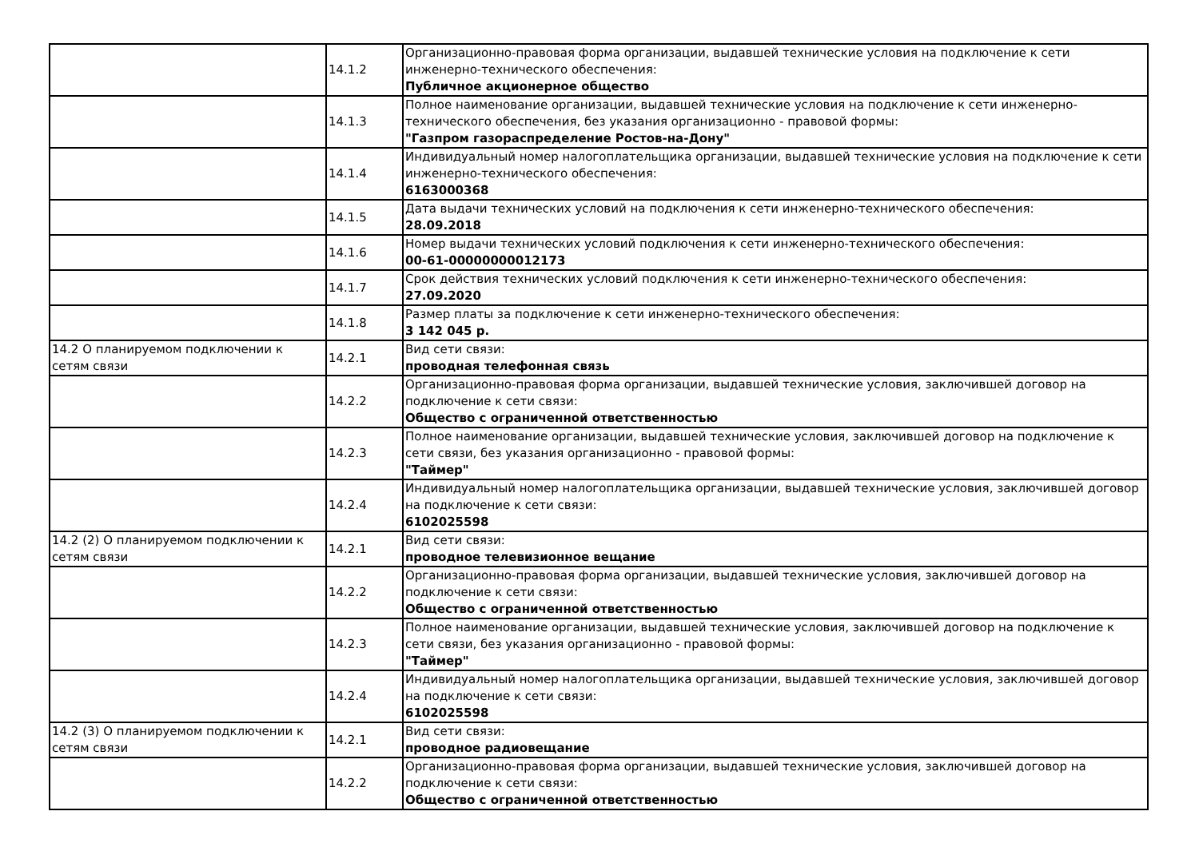| | 14.1.2 | Организационно-правовая форма организации, выдавшей технические условия на подключение к сети инженерно-технического обеспечения: Публичное акционерное общество |
| | 14.1.3 | Полное наименование организации, выдавшей технические условия на подключение к сети инженерно-технического обеспечения, без указания организационно - правовой формы: "Газпром газораспределение Ростов-на-Дону" |
| | 14.1.4 | Индивидуальный номер налогоплательщика организации, выдавшей технические условия на подключение к сети инженерно-технического обеспечения: 6163000368 |
| | 14.1.5 | Дата выдачи технических условий на подключения к сети инженерно-технического обеспечения: 28.09.2018 |
| | 14.1.6 | Номер выдачи технических условий подключения к сети инженерно-технического обеспечения: 00-61-00000000012173 |
| | 14.1.7 | Срок действия технических условий подключения к сети инженерно-технического обеспечения: 27.09.2020 |
| | 14.1.8 | Размер платы за подключение к сети инженерно-технического обеспечения: 3 142 045 р. |
| 14.2 О планируемом подключении к сетям связи | 14.2.1 | Вид сети связи: проводная телефонная связь |
| | 14.2.2 | Организационно-правовая форма организации, выдавшей технические условия, заключившей договор на подключение к сети связи: Общество с ограниченной ответственностью |
| | 14.2.3 | Полное наименование организации, выдавшей технические условия, заключившей договор на подключение к сети связи, без указания организационно - правовой формы: "Таймер" |
| | 14.2.4 | Индивидуальный номер налогоплательщика организации, выдавшей технические условия, заключившей договор на подключение к сети связи: 6102025598 |
| 14.2 (2) О планируемом подключении к сетям связи | 14.2.1 | Вид сети связи: проводное телевизионное вещание |
| | 14.2.2 | Организационно-правовая форма организации, выдавшей технические условия, заключившей договор на подключение к сети связи: Общество с ограниченной ответственностью |
| | 14.2.3 | Полное наименование организации, выдавшей технические условия, заключившей договор на подключение к сети связи, без указания организационно - правовой формы: "Таймер" |
| | 14.2.4 | Индивидуальный номер налогоплательщика организации, выдавшей технические условия, заключившей договор на подключение к сети связи: 6102025598 |
| 14.2 (3) О планируемом подключении к сетям связи | 14.2.1 | Вид сети связи: проводное радиовещание |
| | 14.2.2 | Организационно-правовая форма организации, выдавшей технические условия, заключившей договор на подключение к сети связи: Общество с ограниченной ответственностью |